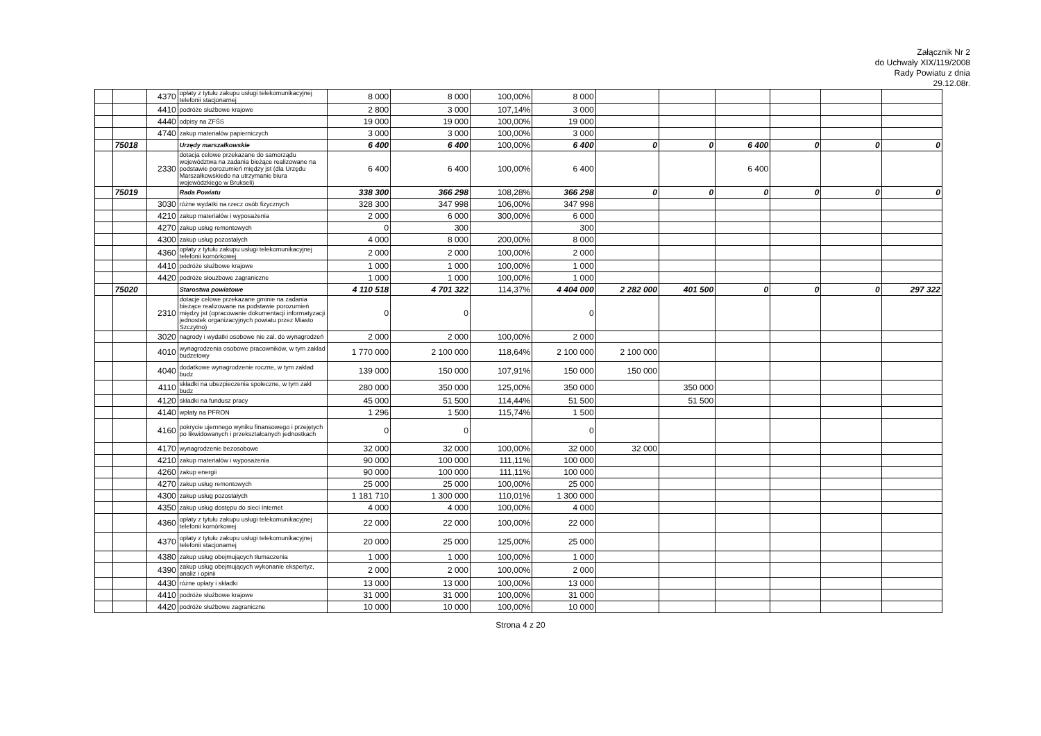Załącznik Nr 2
do Uchwały XIX/119/2008
Rady Powiatu z dnia
29.12.08r.
| | | 4370 | opłaty z tytułu zakupu usługi telekomunikacyjnej telefonii stacjonarnej | 8 000 | 8 000 | 100,00% | 8 000 | | | | | | |
| | | 4410 | podróże służbowe krajowe | 2 800 | 3 000 | 107,14% | 3 000 | | | | | | |
| | | 4440 | odpisy na ZFŚS | 19 000 | 19 000 | 100,00% | 19 000 | | | | | | |
| | | 4740 | zakup materiałów papierniczych | 3 000 | 3 000 | 100,00% | 3 000 | | | | | | |
| | 75018 | | Urzędy marszałkowskie | 6 400 | 6 400 | 100,00% | 6 400 | 0 | 0 | 6 400 | 0 | 0 | 0 |
| | | 2330 | dotacja celowe przekazane do samorządu województwa na zadania bieżące realizowane na podstawie porozumień między jst (dla Urzędu Marszałkowskiedo na utrzymanie biura wojewódzkiego w Brukseli) | 6 400 | 6 400 | 100,00% | 6 400 | | | 6 400 | | | |
| | 75019 | | Rada Powiatu | 338 300 | 366 298 | 108,28% | 366 298 | 0 | 0 | 0 | 0 | 0 | 0 |
| | | 3030 | różne wydatki na rzecz osób fizycznych | 328 300 | 347 998 | 106,00% | 347 998 | | | | | | |
| | | 4210 | zakup materiałów i wyposażenia | 2 000 | 6 000 | 300,00% | 6 000 | | | | | | |
| | | 4270 | zakup usług remontowych | 0 | 300 | | 300 | | | | | | |
| | | 4300 | zakup usług pozostałych | 4 000 | 8 000 | 200,00% | 8 000 | | | | | | |
| | | 4360 | opłaty z tytułu zakupu usługi telekomunikacyjnej telefonii komórkowej | 2 000 | 2 000 | 100,00% | 2 000 | | | | | | |
| | | 4410 | podróże służbowe krajowe | 1 000 | 1 000 | 100,00% | 1 000 | | | | | | |
| | | 4420 | podróże słoużbowe zagraniczne | 1 000 | 1 000 | 100,00% | 1 000 | | | | | | |
| | 75020 | | Starostwa powiatowe | 4 110 518 | 4 701 322 | 114,37% | 4 404 000 | 2 282 000 | 401 500 | 0 | 0 | 0 | 297 322 |
| | | 2310 | dotacje celowe przekazane gminie na zadania bieżące realizowane na podstawie porozumień między jst (opracowanie dokumentacji informatyzacji jednostek organizacyjnych powiatu przez Miasto Szczytno) | 0 | 0 | | 0 | | | | | | |
| | | 3020 | nagrody i wydatki osobowe nie zal. do wynagrodzeń | 2 000 | 2 000 | 100,00% | 2 000 | | | | | | |
| | | 4010 | wynagrodzenia osobowe pracowników, w tym zaklad budzetowy | 1 770 000 | 2 100 000 | 118,64% | 2 100 000 | 2 100 000 | | | | | |
| | | 4040 | dodatkowe wynagrodzenie roczne, w tym zaklad budz | 139 000 | 150 000 | 107,91% | 150 000 | 150 000 | | | | | |
| | | 4110 | składki na ubezpieczenia społeczne, w tym zakl budz | 280 000 | 350 000 | 125,00% | 350 000 | | 350 000 | | | | |
| | | 4120 | składki na fundusz pracy | 45 000 | 51 500 | 114,44% | 51 500 | | 51 500 | | | | |
| | | 4140 | wpłaty na PFRON | 1 296 | 1 500 | 115,74% | 1 500 | | | | | | |
| | | 4160 | pokrycie ujemnego wyniku finansowego i przejętych po likwidowanych i przekształcanych jednostkach | 0 | 0 | | 0 | | | | | | |
| | | 4170 | wynagrodzenie bezosobowe | 32 000 | 32 000 | 100,00% | 32 000 | 32 000 | | | | | |
| | | 4210 | zakup materiałów i wyposażenia | 90 000 | 100 000 | 111,11% | 100 000 | | | | | | |
| | | 4260 | zakup energii | 90 000 | 100 000 | 111,11% | 100 000 | | | | | | |
| | | 4270 | zakup usług remontowych | 25 000 | 25 000 | 100,00% | 25 000 | | | | | | |
| | | 4300 | zakup usług pozostałych | 1 181 710 | 1 300 000 | 110,01% | 1 300 000 | | | | | | |
| | | 4350 | zakup usług dostępu do sieci Internet | 4 000 | 4 000 | 100,00% | 4 000 | | | | | | |
| | | 4360 | opłaty z tytułu zakupu usługi telekomunikacyjnej telefonii komórkowej | 22 000 | 22 000 | 100,00% | 22 000 | | | | | | |
| | | 4370 | opłaty z tytułu zakupu usługi telekomunikacyjnej telefonii stacjonarnej | 20 000 | 25 000 | 125,00% | 25 000 | | | | | | |
| | | 4380 | zakup usług obejmujących tłumaczenia | 1 000 | 1 000 | 100,00% | 1 000 | | | | | | |
| | | 4390 | zakup usług obejmujących wykonanie ekspertyz, analiz i opinii | 2 000 | 2 000 | 100,00% | 2 000 | | | | | | |
| | | 4430 | różne opłaty i składki | 13 000 | 13 000 | 100,00% | 13 000 | | | | | | |
| | | 4410 | podróże służbowe krajowe | 31 000 | 31 000 | 100,00% | 31 000 | | | | | | |
| | | 4420 | podróże służbowe zagraniczne | 10 000 | 10 000 | 100,00% | 10 000 | | | | | | |
Strona 4 z 20